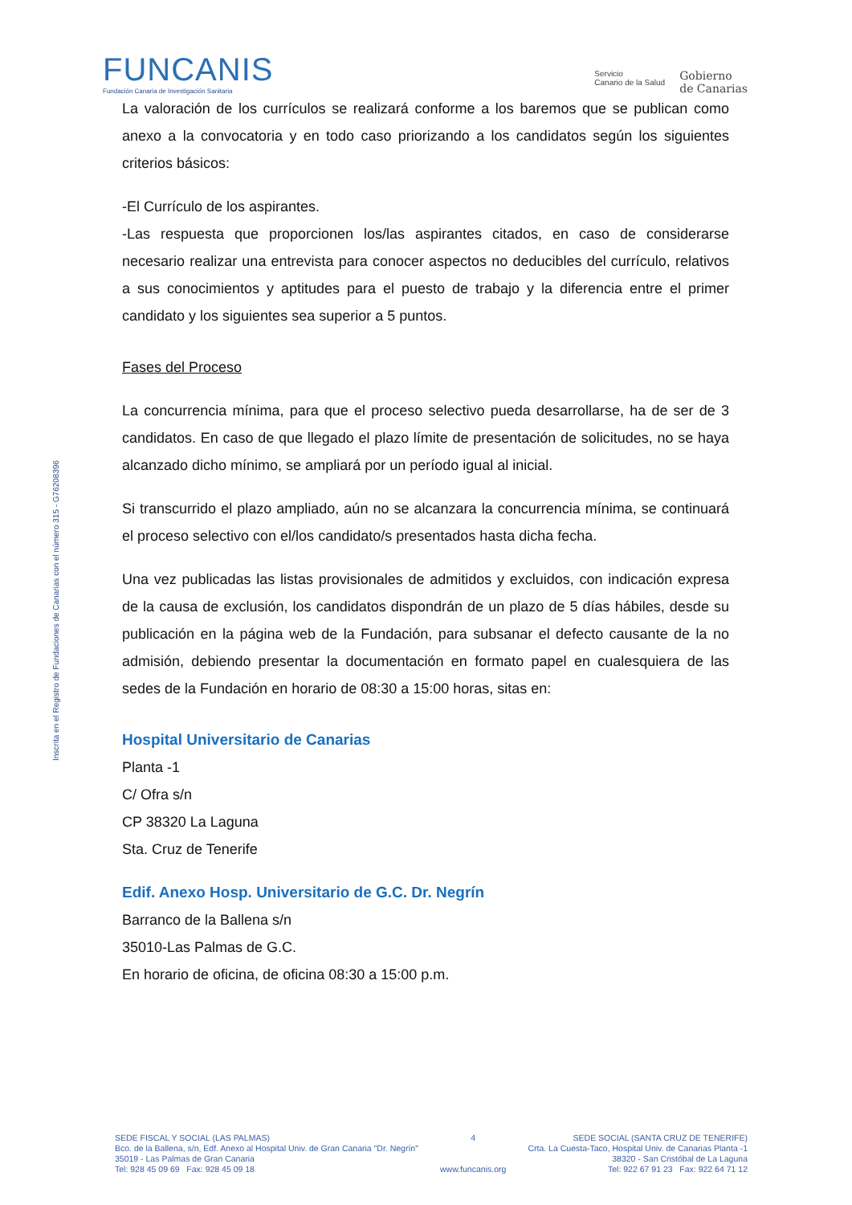FUNCANIS
Fundación Canaria de Investigación Sanitaria
Servicio
Canario de la Salud
Gobierno
de Canarias
Inscrita en el Registro de Fundaciones de Canarias con el número 315 - G76208396
La valoración de los currículos se realizará conforme a los baremos que se publican como anexo a la convocatoria y en todo caso priorizando a los candidatos según los siguientes criterios básicos:
-El Currículo de los aspirantes.
-Las respuesta que proporcionen los/las aspirantes citados, en caso de considerarse necesario realizar una entrevista para conocer aspectos no deducibles del currículo, relativos a sus conocimientos y aptitudes para el puesto de trabajo y la diferencia entre el primer candidato y los siguientes sea superior a 5 puntos.
Fases del Proceso
La concurrencia mínima, para que el proceso selectivo pueda desarrollarse, ha de ser de 3 candidatos. En caso de que llegado el plazo límite de presentación de solicitudes, no se haya alcanzado dicho mínimo, se ampliará por un período igual al inicial.
Si transcurrido el plazo ampliado, aún no se alcanzara la concurrencia mínima, se continuará el proceso selectivo con el/los candidato/s presentados hasta dicha fecha.
Una vez publicadas las listas provisionales de admitidos y excluidos, con indicación expresa de la causa de exclusión, los candidatos dispondrán de un plazo de 5 días hábiles, desde su publicación en la página web de la Fundación, para subsanar el defecto causante de la no admisión, debiendo presentar la documentación en formato papel en cualesquiera de las sedes de la Fundación en horario de 08:30 a 15:00 horas, sitas en:
Hospital Universitario de Canarias
Planta -1
C/ Ofra s/n
CP 38320 La Laguna
Sta. Cruz de Tenerife
Edif. Anexo Hosp. Universitario de G.C. Dr. Negrín
Barranco de la Ballena s/n
35010-Las Palmas de G.C.
En horario de oficina, de oficina 08:30 a 15:00 p.m.
SEDE FISCAL Y SOCIAL (LAS PALMAS)
Bco. de la Ballena, s/n, Edf. Anexo al Hospital Univ. de Gran Canaria "Dr. Negrín"
35019 - Las Palmas de Gran Canaria
Tel: 928 45 09 69 Fax: 928 45 09 18
4
www.funcanis.org
SEDE SOCIAL (SANTA CRUZ DE TENERIFE)
Crta. La Cuesta-Taco, Hospital Univ. de Canarias Planta -1
38320 - San Cristóbal de La Laguna
Tel: 922 67 91 23 Fax: 922 64 71 12